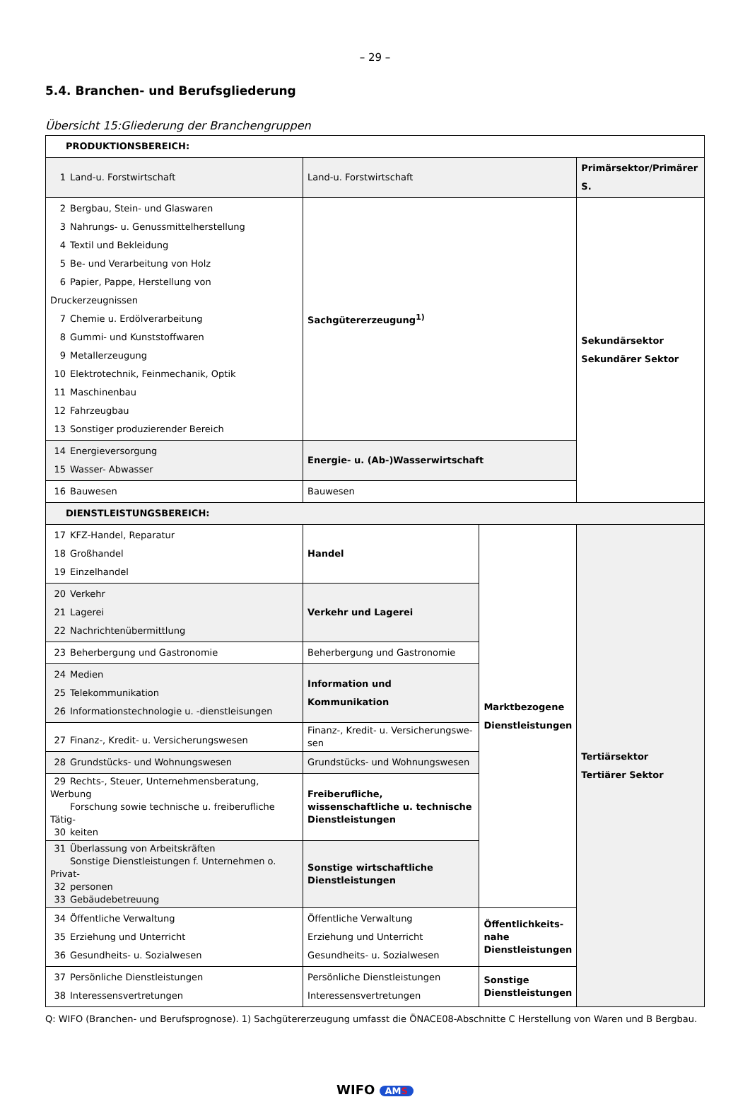– 29 –
5.4. Branchen- und Berufsgliederung
Übersicht 15:Gliederung der Branchengruppen
| PRODUKTIONSBEREICH: | | | |
| 1 Land-u. Forstwirtschaft | Land-u. Forstwirtschaft | | Primärsektor/Primärer S. |
| 2 Bergbau, Stein- und Glaswaren 3 Nahrungs- u. Genussmittelherstellung 4 Textil und Bekleidung 5 Be- und Verarbeitung von Holz 6 Papier, Pappe, Herstellung von Druckerzeugnissen 7 Chemie u. Erdölverarbeitung 8 Gummi- und Kunststoffwaren 9 Metallerzeugung 10 Elektrotechnik, Feinmechanik, Optik 11 Maschinenbau 12 Fahrzeugbau 13 Sonstiger produzierender Bereich | Sachgütererzeugung<sup>1)</sup> | | Sekundärsektor Sekundärer Sektor |
| 14 Energieversorgung 15 Wasser- Abwasser | Energie- u. (Ab-)Wasserwirtschaft | | |
| 16 Bauwesen | Bauwesen | | |
| DIENSTLEISTUNGSBEREICH: | | | |
| 17 KFZ-Handel, Reparatur 18 Großhandel 19 Einzelhandel | Handel | Marktbezogene Dienstleistungen | Tertiärsektor Tertiärer Sektor |
| 20 Verkehr 21 Lagerei 22 Nachrichtenübermittlung | Verkehr und Lagerei | | |
| 23 Beherbergung und Gastronomie | Beherbergung und Gastronomie | | |
| 24 Medien 25 Telekommunikation 26 Informationstechnologie u. -dienstleisungen | Information und Kommunikation | | |
| 27 Finanz-, Kredit- u. Versicherungswesen | Finanz-, Kredit- u. Versicherungswe-sen | | |
| 28 Grundstücks- und Wohnungswesen | Grundstücks- und Wohnungswesen | | |
| 29 Rechts-, Steuer, Unternehmensberatung, Werbung Forschung sowie technische u. freiberufliche Tätig- 30 keiten | Freiberufliche, wissenschaftliche u. technische Dienstleistungen | | |
| 31 Überlassung von Arbeitskräften Sonstige Dienstleistungen f. Unternehmen o. Privat- 32 personen 33 Gebäudebetreuung | Sonstige wirtschaftliche Dienstleistungen | | |
| 34 Öffentliche Verwaltung 35 Erziehung und Unterricht 36 Gesundheits- u. Sozialwesen | Öffentliche Verwaltung Erziehung und Unterricht Gesundheits- u. Sozialwesen | Öffentlichkeits-nahe Dienstleistungen | |
| 37 Persönliche Dienstleistungen 38 Interessensvertretungen | Persönliche Dienstleistungen Interessensvertretungen | Sonstige Dienstleistungen | |
Q: WIFO (Branchen- und Berufsprognose). 1) Sachgütererzeugung umfasst die ÖNACE08-Abschnitte C Herstellung von Waren und B Bergbau.
WIFO AMS